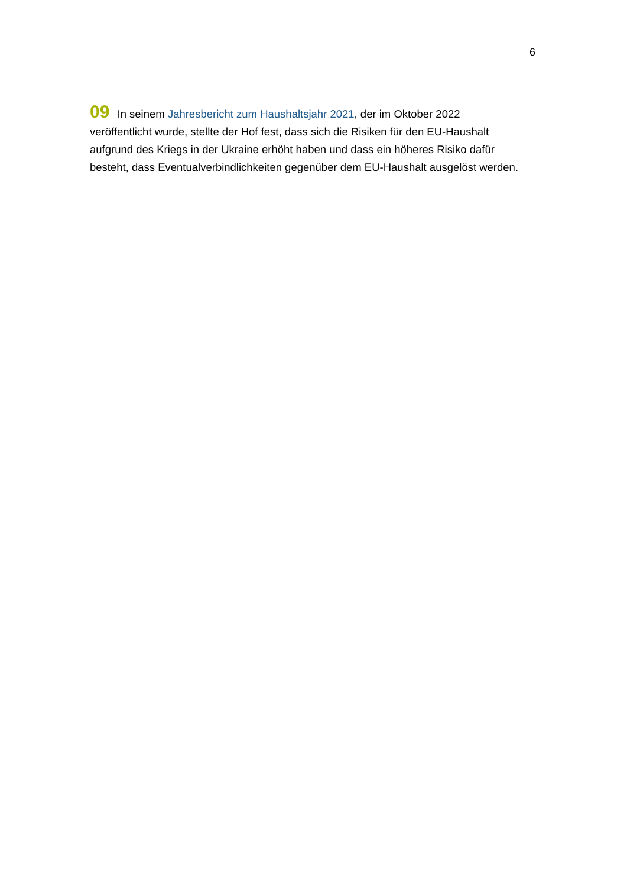6
09 In seinem Jahresbericht zum Haushaltsjahr 2021, der im Oktober 2022 veröffentlicht wurde, stellte der Hof fest, dass sich die Risiken für den EU-Haushalt aufgrund des Kriegs in der Ukraine erhöht haben und dass ein höheres Risiko dafür besteht, dass Eventualverbindlichkeiten gegenüber dem EU-Haushalt ausgelöst werden.